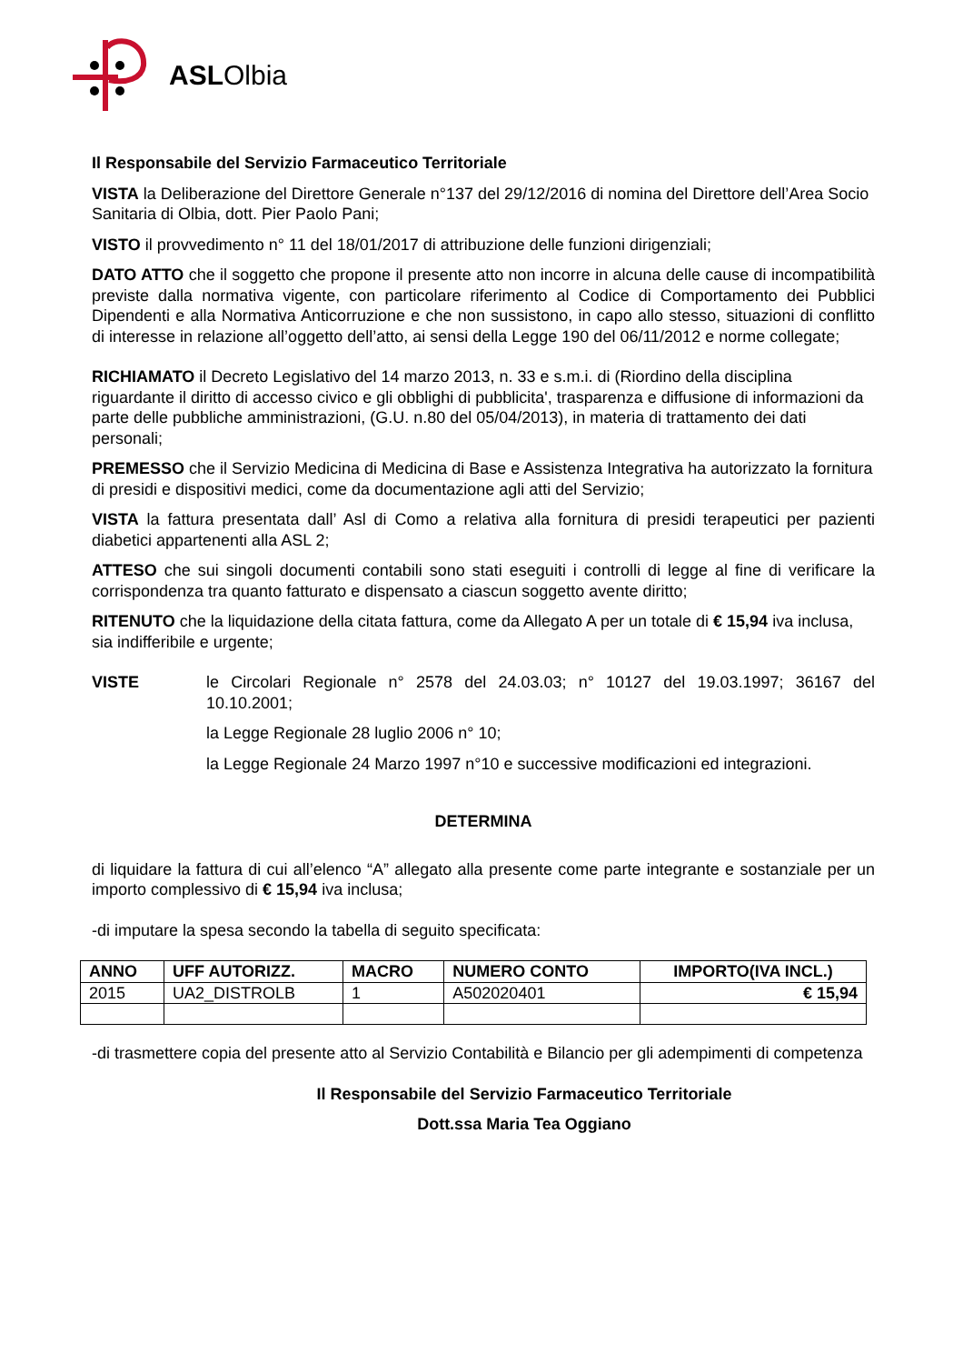ASLOlbia
Il Responsabile del Servizio Farmaceutico Territoriale
VISTA la Deliberazione del Direttore Generale n°137 del 29/12/2016 di nomina del Direttore dell’Area Socio Sanitaria di Olbia, dott. Pier Paolo Pani;
VISTO il provvedimento n° 11 del 18/01/2017 di attribuzione delle funzioni dirigenziali;
DATO ATTO che il soggetto che propone il presente atto non incorre in alcuna delle cause di incompatibilità previste dalla normativa vigente, con particolare riferimento al Codice di Comportamento dei Pubblici Dipendenti e alla Normativa Anticorruzione e che non sussistono, in capo allo stesso, situazioni di conflitto di interesse in relazione all’oggetto dell’atto, ai sensi della Legge 190 del 06/11/2012 e norme collegate;
RICHIAMATO il Decreto Legislativo del 14 marzo 2013, n. 33 e s.m.i. di (Riordino della disciplina riguardante il diritto di accesso civico e gli obblighi di pubblicita', trasparenza e diffusione di informazioni da parte delle pubbliche amministrazioni, (G.U. n.80 del 05/04/2013), in materia di trattamento dei dati personali;
PREMESSO che il Servizio Medicina di Medicina di Base e Assistenza Integrativa ha autorizzato la fornitura di presidi e dispositivi medici, come da documentazione agli atti del Servizio;
VISTA la fattura presentata dall’ Asl di Como a relativa alla fornitura di presidi terapeutici per pazienti diabetici appartenenti alla ASL 2;
ATTESO che sui singoli documenti contabili sono stati eseguiti i controlli di legge al fine di verificare la corrispondenza tra quanto fatturato e dispensato a ciascun soggetto avente diritto;
RITENUTO che la liquidazione della citata fattura, come da Allegato A per un totale di € 15,94 iva inclusa, sia indifferibile e urgente;
VISTE le Circolari Regionale n° 2578 del 24.03.03; n° 10127 del 19.03.1997; 36167 del 10.10.2001;
la Legge Regionale 28 luglio 2006 n° 10;
la Legge Regionale 24 Marzo 1997 n°10 e successive modificazioni ed integrazioni.
DETERMINA
di liquidare la fattura di cui all’elenco “A” allegato alla presente come parte integrante e sostanziale per un importo complessivo di € 15,94 iva inclusa;
-di imputare la spesa secondo la tabella di seguito specificata:
| ANNO | UFF AUTORIZZ. | MACRO | NUMERO CONTO | IMPORTO(IVA INCL.) |
| --- | --- | --- | --- | --- |
| 2015 | UA2_DISTROLB | 1 | A502020401 | € 15,94 |
-di trasmettere copia del presente atto al Servizio Contabilità e Bilancio per gli adempimenti di competenza
Il Responsabile del Servizio Farmaceutico Territoriale
Dott.ssa Maria Tea Oggiano